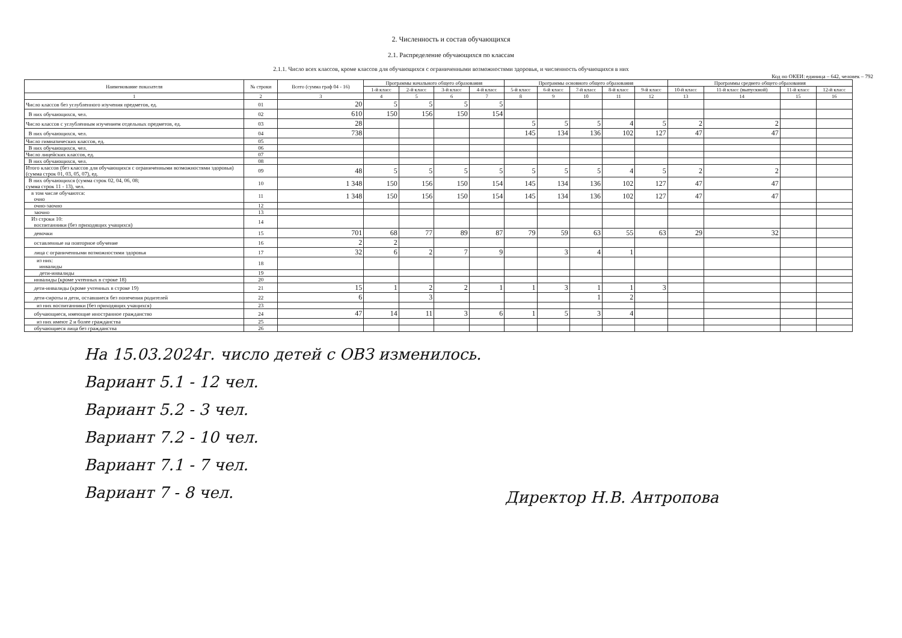2. Численность и состав обучающихся
2.1. Распределение обучающихся по классам
2.1.1. Число всех классов, кроме классов для обучающихся с ограниченными возможностями здоровья, и численность обучающихся в них
Код по ОКЕИ: единица – 642, человек – 792
| Наименование показателя | № строки | Всего (сумма граф 04 - 16) | Программы начального общего образования | | | | Программы основного общего образования | | | | | Программы среднего общего образования | | | |
| --- | --- | --- | --- | --- | --- | --- | --- | --- | --- | --- | --- | --- | --- | --- | --- |
| | | | 1-й класс | 2-й класс | 3-й класс | 4-й класс | 5-й класс | 6-й класс | 7-й класс | 8-й класс | 9-й класс | 10-й класс | 11-й класс (выпускной) | 11-й класс | 12-й класс |
| 1 | 2 | 3 | 4 | 5 | 6 | 7 | 8 | 9 | 10 | 11 | 12 | 13 | 14 | 15 | 16 |
| Число классов без углубленного изучения предметов, ед. | 01 | 20 | 5 | 5 | 5 | 5 | | | | | | | | | |
| В них обучающихся, чел. | 02 | 610 | 150 | 156 | 150 | 154 | | | | | | | | | |
| Число классов с углубленным изучением отдельных предметов, ед. | 03 | 28 | | | | | 5 | 5 | 5 | 4 | 5 | 2 | 2 | | |
| В них обучающихся, чел. | 04 | 738 | | | | | 145 | 134 | 136 | 102 | 127 | 47 | 47 | | |
| Число гимназических классов, ед. | 05 | | | | | | | | | | | | | | |
| В них обучающихся, чел. | 06 | | | | | | | | | | | | | | |
| Число лицейских классов, ед. | 07 | | | | | | | | | | | | | | |
| В них обучающихся, чел. | 08 | | | | | | | | | | | | | | |
| Итого классов (без классов для обучающихся с ограниченными возможностями здоровья) (сумма строк 01, 03, 05, 07), ед. | 09 | 48 | 5 | 5 | 5 | 5 | 5 | 5 | 5 | 4 | 5 | 2 | 2 | | |
| В них обучающихся (сумма строк 02, 04, 06, 08; сумма строк 11 - 13), чел. | 10 | 1 348 | 150 | 156 | 150 | 154 | 145 | 134 | 136 | 102 | 127 | 47 | 47 | | |
| в том числе обучаются: очно | 11 | 1 348 | 150 | 156 | 150 | 154 | 145 | 134 | 136 | 102 | 127 | 47 | 47 | | |
| очно-заочно | 12 | | | | | | | | | | | | | | |
| заочно | 13 | | | | | | | | | | | | | | |
| Из строки 10: воспитанники (без приходящих учащихся) | 14 | | | | | | | | | | | | | | |
| девочки | 15 | 701 | 68 | 77 | 89 | 87 | 79 | 59 | 63 | 55 | 63 | 29 | 32 | | |
| оставленные на повторное обучение | 16 | 2 | 2 | | | | | | | | | | | | |
| лица с ограниченными возможностями здоровья | 17 | 32 | 6 | 2 | 7 | 9 | | 3 | 4 | 1 | | | | | |
| из них: инвалиды | 18 | | | | | | | | | | | | | | |
| дети-инвалиды | 19 | | | | | | | | | | | | | | |
| инвалиды (кроме учтенных в строке 18) | 20 | | | | | | | | | | | | | | |
| дети-инвалиды (кроме учтенных в строке 19) | 21 | 15 | 1 | 2 | 2 | 1 | 1 | 3 | 1 | 1 | 3 | | | | |
| дети-сироты и дети, оставшиеся без попечения родителей | 22 | 6 | | 3 | | | | | 1 | 2 | | | | | |
| из них воспитанники (без приходящих учащихся) | 23 | | | | | | | | | | | | | | |
| обучающиеся, имеющие иностранное гражданство | 24 | 47 | 14 | 11 | 3 | 6 | 1 | 5 | 3 | 4 | | | | | |
| из них имеют 2 и более гражданства | 25 | | | | | | | | | | | | | | |
| обучающиеся лица без гражданства | 26 | | | | | | | | | | | | | | |
На 15.03.2024г. число детей с ОВЗ изменилось.
Вариант 5.1 - 12 чел.
Вариант 5.2 - 3 чел.
Вариант 7.2 - 10 чел.
Вариант 7.1 - 7 чел.
Вариант 7 - 8 чел.
Директор Н.В. Антропова